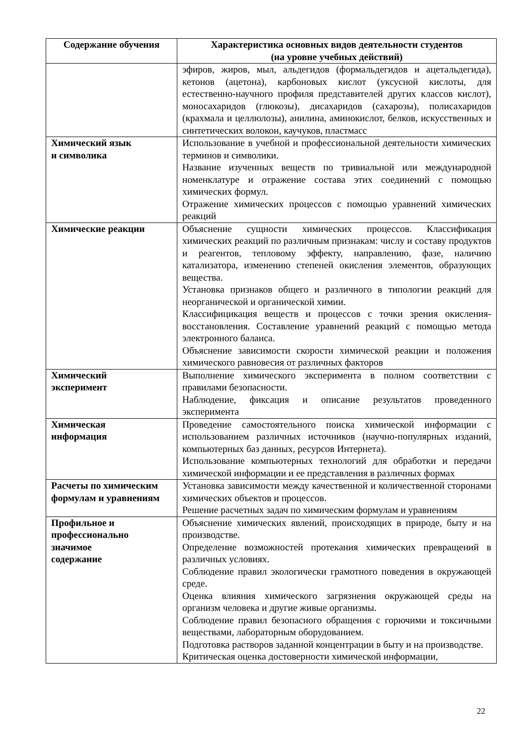| Содержание обучения | Характеристика основных видов деятельности студентов (на уровне учебных действий) |
| --- | --- |
| | эфиров, жиров, мыл, альдегидов (формальдегидов и ацетальдегида), кетонов (ацетона), карбоновых кислот (уксусной кислоты, для естественно-научного профиля представителей других классов кислот), моносахаридов (глюкозы), дисахаридов (сахарозы), полисахаридов (крахмала и целлюлозы), анилина, аминокислот, белков, искусственных и синтетических волокон, каучуков, пластмасс |
| Химический язык и символика | Использование в учебной и профессиональной деятельности химических терминов и символики. Название изученных веществ по тривиальной или международной номенклатуре и отражение состава этих соединений с помощью химических формул. Отражение химических процессов с помощью уравнений химических реакций |
| Химические реакции | Объяснение сущности химических процессов. Классификация химических реакций по различным признакам: числу и составу продуктов и реагентов, тепловому эффекту, направлению, фазе, наличию катализатора, изменению степеней окисления элементов, образующих вещества. Установка признаков общего и различного в типологии реакций для неорганической и органической химии. Классифицикация веществ и процессов с точки зрения окисления-восстановления. Составление уравнений реакций с помощью метода электронного баланса. Объяснение зависимости скорости химической реакции и положения химического равновесия от различных факторов |
| Химический эксперимент | Выполнение химического эксперимента в полном соответствии с правилами безопасности. Наблюдение, фиксация и описание результатов проведенного эксперимента |
| Химическая информация | Проведение самостоятельного поиска химической информации с использованием различных источников (научно-популярных изданий, компьютерных баз данных, ресурсов Интернета). Использование компьютерных технологий для обработки и передачи химической информации и ее представления в различных формах |
| Расчеты по химическим формулам и уравнениям | Установка зависимости между качественной и количественной сторонами химических объектов и процессов. Решение расчетных задач по химическим формулам и уравнениям |
| Профильное и профессионально значимое содержание | Объяснение химических явлений, происходящих в природе, быту и на производстве. Определение возможностей протекания химических превращений в различных условиях. Соблюдение правил экологически грамотного поведения в окружающей среде. Оценка влияния химического загрязнения окружающей среды на организм человека и другие живые организмы. Соблюдение правил безопасного обращения с горючими и токсичными веществами, лабораторным оборудованием. Подготовка растворов заданной концентрации в быту и на производстве. Критическая оценка достоверности химической информации, |
22